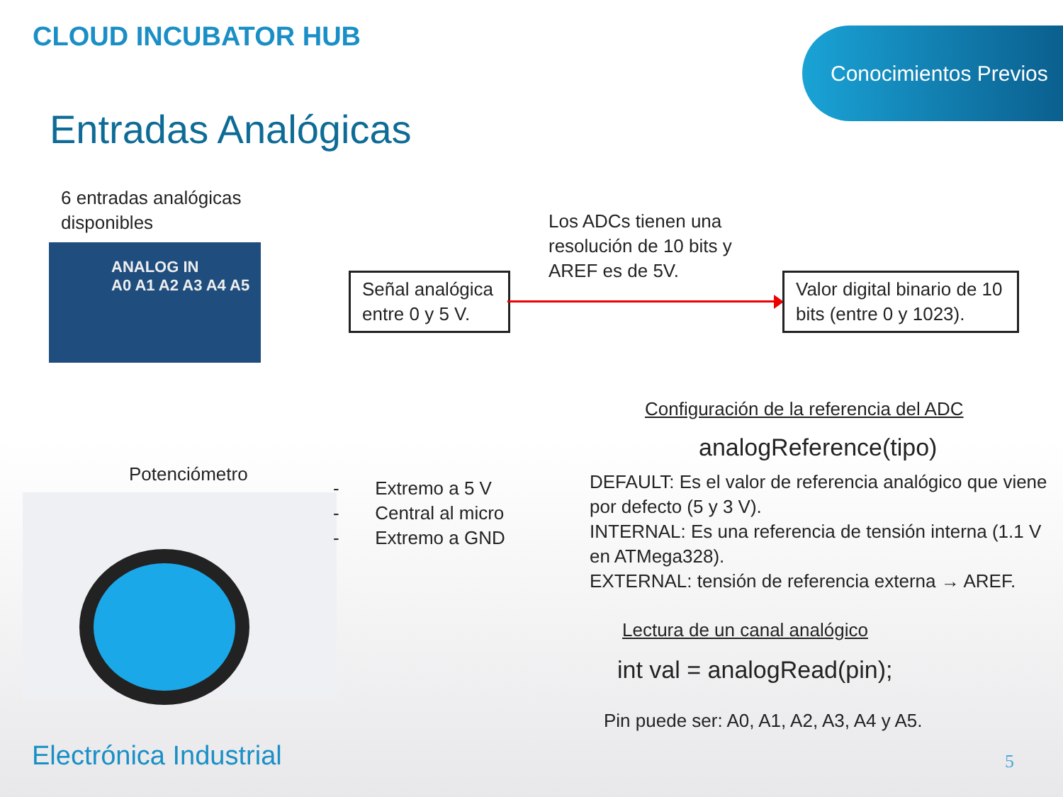CLOUD INCUBATOR HUB Conocimientos Previos
Entradas Analógicas
6 entradas analógicas disponibles
ANALOG IN
A0 A1 A2 A3 A4 A5
Señal analógica entre 0 y 5 V.
Los ADCs tienen una resolución de 10 bits y AREF es de 5V.
Valor digital binario de 10 bits (entre 0 y 1023).
Configuración de la referencia del ADC
analogReference(tipo)
DEFAULT: Es el valor de referencia analógico que viene por defecto (5 y 3 V).
INTERNAL: Es una referencia de tensión interna (1.1 V en ATMega328).
EXTERNAL: tensión de referencia externa → AREF.
Potenciómetro
- Extremo a 5 V
- Central al micro
- Extremo a GND
Lectura de un canal analógico
int val = analogRead(pin);
Pin puede ser: A0, A1, A2, A3, A4 y A5.
Electrónica Industrial 5